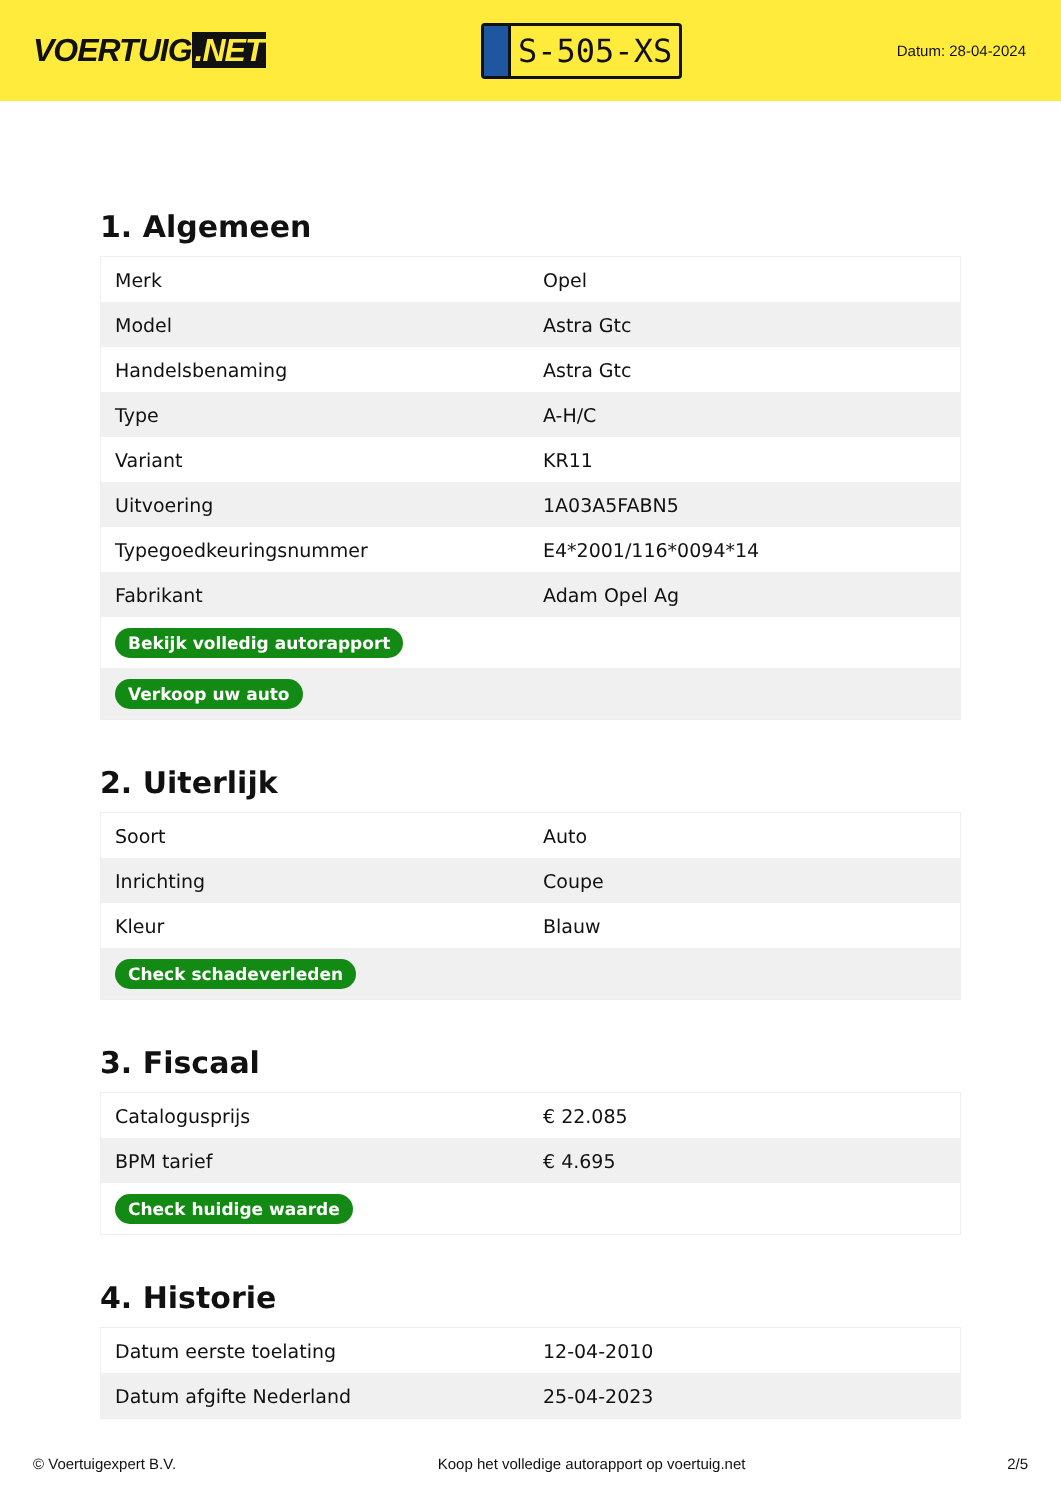VOERTUIG.NET
S-505-XS
Datum: 28-04-2024
1. Algemeen
| Merk | Opel |
| Model | Astra Gtc |
| Handelsbenaming | Astra Gtc |
| Type | A-H/C |
| Variant | KR11 |
| Uitvoering | 1A03A5FABN5 |
| Typegoedkeuringsnummer | E4*2001/116*0094*14 |
| Fabrikant | Adam Opel Ag |
| Bekijk volledig autorapport | |
| Verkoop uw auto | |
2. Uiterlijk
| Soort | Auto |
| Inrichting | Coupe |
| Kleur | Blauw |
| Check schadeverleden | |
3. Fiscaal
| Catalogusprijs | € 22.085 |
| BPM tarief | € 4.695 |
| Check huidige waarde | |
4. Historie
| Datum eerste toelating | 12-04-2010 |
| Datum afgifte Nederland | 25-04-2023 |
© Voertuigexpert B.V. Koop het volledige autorapport op voertuig.net 2/5